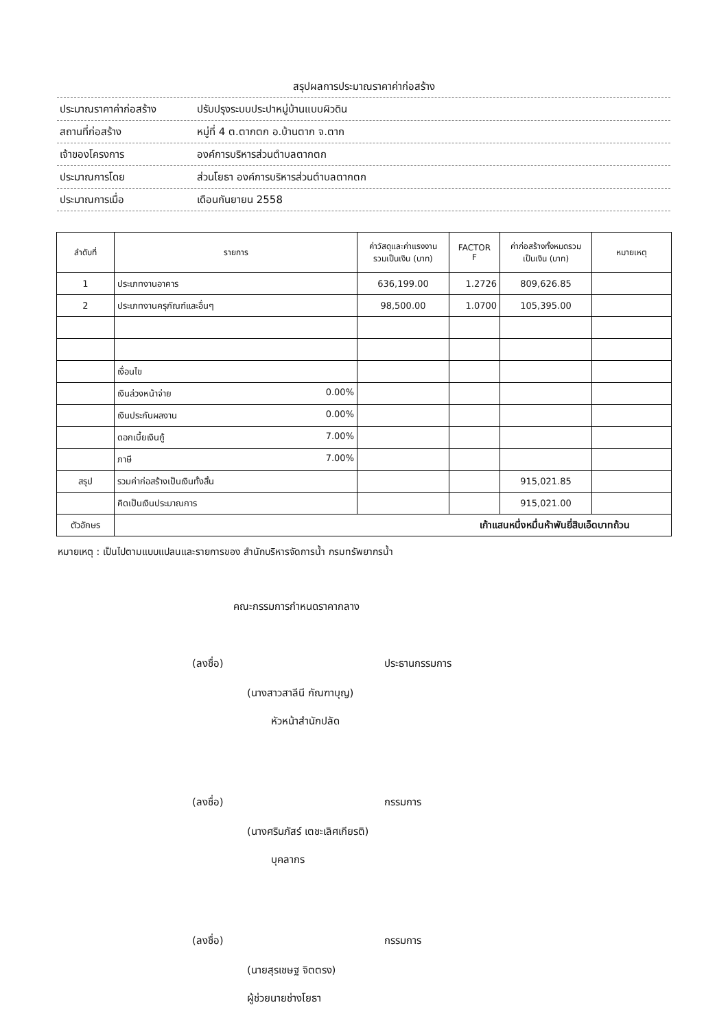สรุปผลการประมาณราคาค่าก่อสร้าง
ประมาณราคาค่าก่อสร้าง ปรับปรุงระบบประปาหมู่บ้านแบบผิวดิน
สถานที่ก่อสร้าง หมู่ที่ 4 ต.ตากตก อ.บ้านตาก จ.ตาก
เจ้าของโครงการ องค์การบริหารส่วนตำบลตากตก
ประมาณการโดย ส่วนโยธา องค์การบริหารส่วนตำบลตากตก
ประมาณการเมื่อ เดือนกันยายน 2558
| ลำดับที่ | รายการ | ค่าวัสดุและค่าแรงงาน รวมเป็นเงิน (บาท) | FACTOR F | ค่าก่อสร้างทั้งหมดรวม เป็นเงิน (บาท) | หมายเหตุ |
| --- | --- | --- | --- | --- | --- |
| 1 | ประเภทงานอาคาร | 636,199.00 | 1.2726 | 809,626.85 | |
| 2 | ประเภทงานครุภัณฑ์และอื่นๆ | 98,500.00 | 1.0700 | 105,395.00 | |
| | เงื่อนไข | | | | |
| | เงินล่วงหน้าจ่าย 0.00% | | | | |
| | เงินประกันผลงาน 0.00% | | | | |
| | ดอกเบี้ยเงินกู้ 7.00% | | | | |
| | ภาษี 7.00% | | | | |
| สรุป | รวมค่าก่อสร้างเป็นเงินทั้งสิ้น | | | 915,021.85 | |
| | คิดเป็นเงินประมาณการ | | | 915,021.00 | |
| ตัวอักษร | เก้าแสนหนึ่งหมื่นห้าพันยี่สิบเอ็ดบาทถ้วน | | | | |
หมายเหตุ : เป็นไปตามแบบแปลนและรายการของ สำนักบริหารจัดการน้ำ กรมทรัพยากรน้ำ
คณะกรรมการกำหนดราคากลาง
(ลงชื่อ) ประธานกรรมการ
(นางสาวสาลีนี กัณฑาบุญ)
หัวหน้าสำนักปลัด
(ลงชื่อ) กรรมการ
(นางศรินภัสร์ เตชะเลิศเกียรติ)
บุคลากร
(ลงชื่อ) กรรมการ
(นายสุรเชษฐ จิตตรง)
ผู้ช่วยนายช่างโยธา